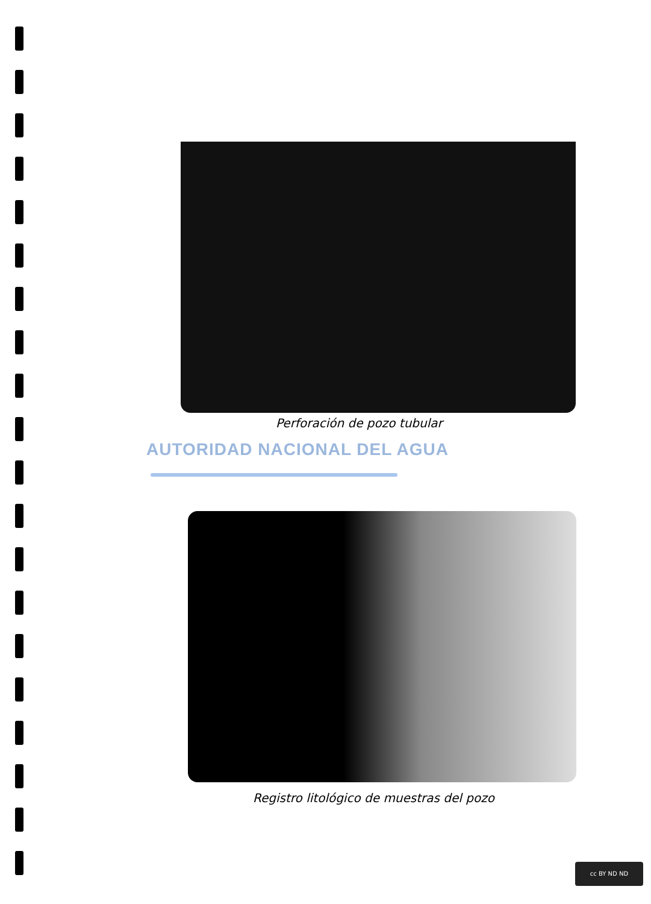Perforación de pozo tubular
AUTORIDAD NACIONAL DEL AGUA
Registro litológico de muestras del pozo
cc BY ND ND